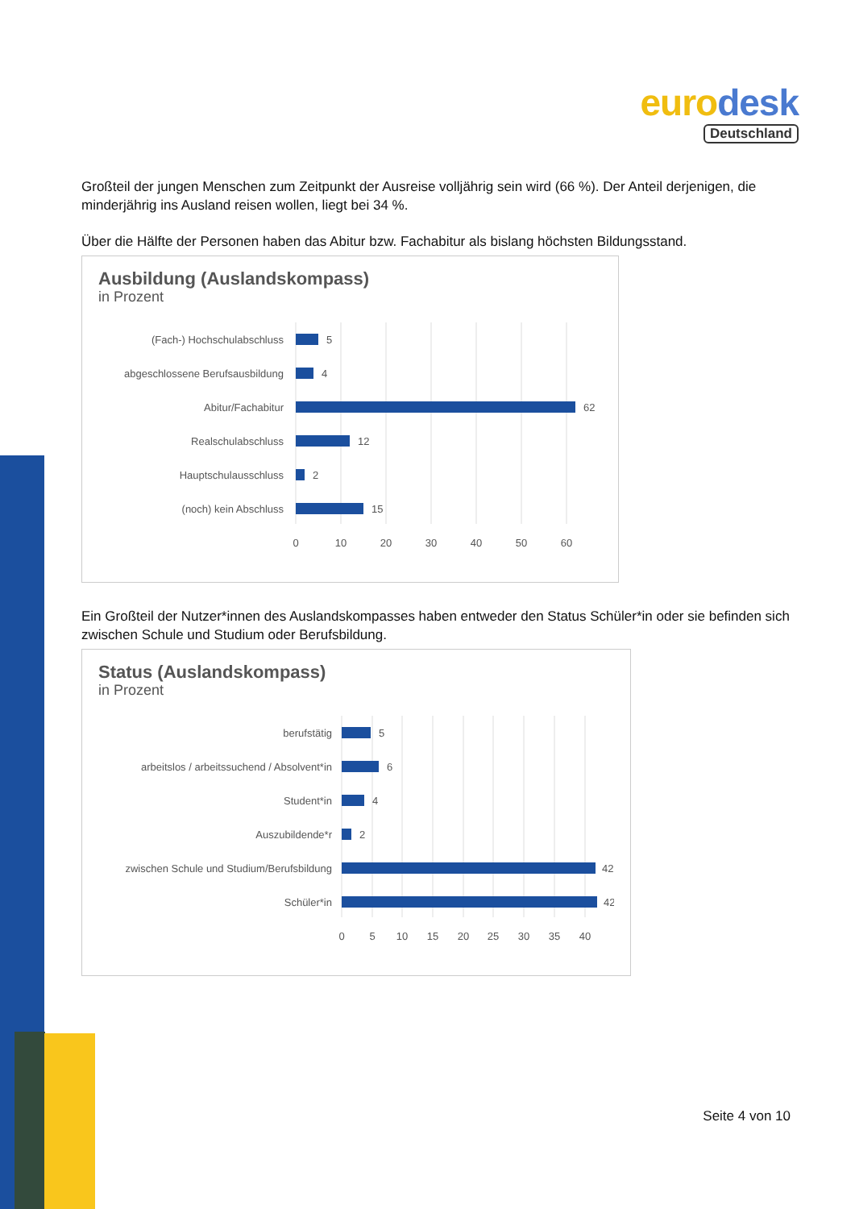eurodesk
Deutschland
Großteil der jungen Menschen zum Zeitpunkt der Ausreise volljährig sein wird (66 %). Der Anteil derjenigen, die minderjährig ins Ausland reisen wollen, liegt bei 34 %.
Über die Hälfte der Personen haben das Abitur bzw. Fachabitur als bislang höchsten Bildungsstand.
Ausbildung (Auslandskompass)
in Prozent
(Fach-) Hochschulabschluss
abgeschlossene Berufsausbildung
Abitur/Fachabitur
Realschulabschluss
Hauptschulausschluss
(noch) kein Abschluss
5
4
62
12
2
15
0
10
20
30
40
50
60
Ein Großteil der Nutzer*innen des Auslandskompasses haben entweder den Status Schüler*in oder sie befinden sich zwischen Schule und Studium oder Berufsbildung.
Status (Auslandskompass)
in Prozent
berufstätig
arbeitslos / arbeitssuchend / Absolvent*in
Student*in
Auszubildende*r
zwischen Schule und Studium/Berufsbildung
Schüler*in
5
6
4
2
42
42
0
5
10
15
20
25
30
35
40
Seite 4 von 10